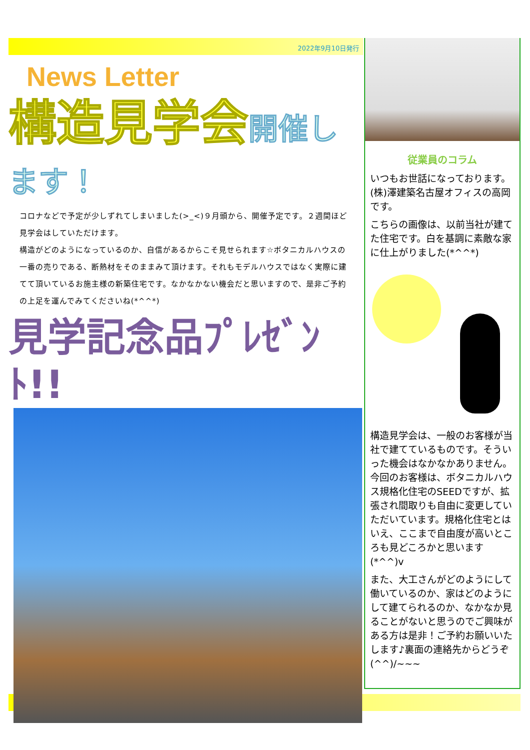2022年9月10日発行
News Letter
構造見学会開催します！
コロナなどで予定が少しずれてしまいました(>_<)９月頭から、開催予定です。２週間ほど見学会はしていただけます。
構造がどのようになっているのか、自信があるからこそ見せられます☆ボタニカルハウスの一番の売りである、断熱材をそのままみて頂けます。それもモデルハウスではなく実際に建てて頂いているお施主様の新築住宅です。なかなかない機会だと思いますので、是非ご予約の上足を運んでみてくださいね(*^^*)
見学記念品ﾌﾟﾚｾﾞﾝﾄ!!
従業員のコラム
いつもお世話になっております。(株)澤建築名古屋オフィスの高岡です。
こちらの画像は、以前当社が建てた住宅です。白を基調に素敵な家に仕上がりました(*^^*)
構造見学会は、一般のお客様が当社で建てているものです。そういった機会はなかなかありません。今回のお客様は、ボタニカルハウス規格化住宅のSEEDですが、拡張され間取りも自由に変更していただいています。規格化住宅とはいえ、ここまで自由度が高いところも見どころかと思います(*^^)v
また、大工さんがどのようにして働いているのか、家はどのようにして建てられるのか、なかなか見ることがないと思うのでご興味がある方は是非！ご予約お願いいたします♪裏面の連絡先からどうぞ(^^)/~~~